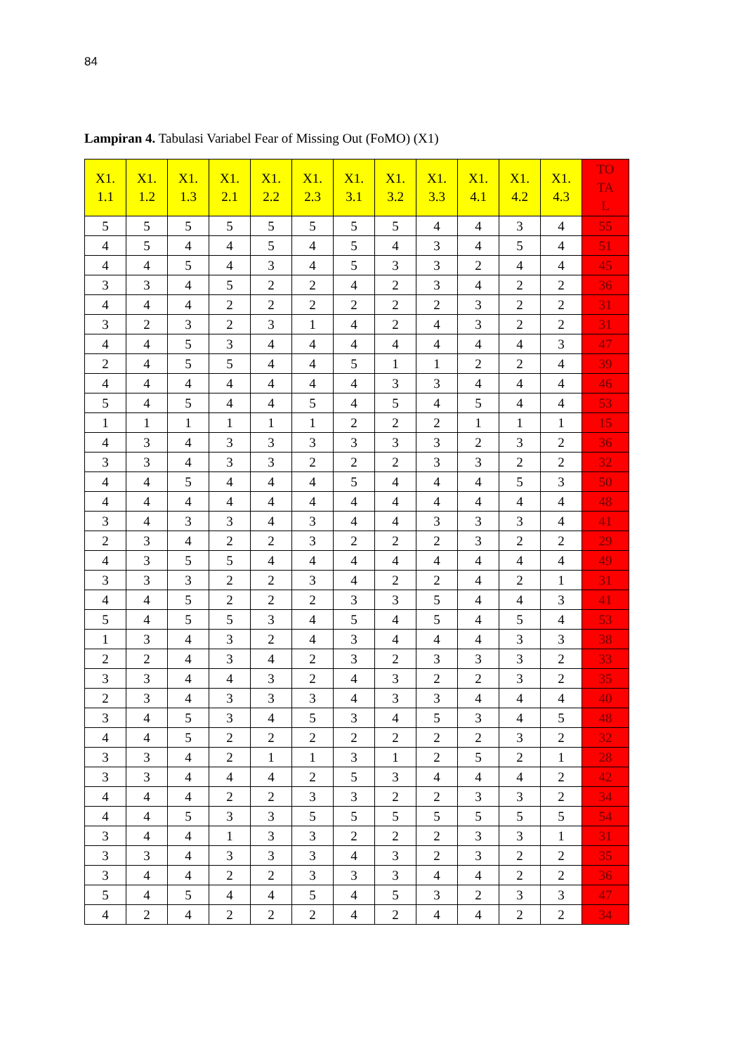84
Lampiran 4. Tabulasi Variabel Fear of Missing Out (FoMO) (X1)
| X1. 1.1 | X1. 1.2 | X1. 1.3 | X1. 2.1 | X1. 2.2 | X1. 2.3 | X1. 3.1 | X1. 3.2 | X1. 3.3 | X1. 4.1 | X1. 4.2 | X1. 4.3 | TO TA L |
| --- | --- | --- | --- | --- | --- | --- | --- | --- | --- | --- | --- | --- |
| 5 | 5 | 5 | 5 | 5 | 5 | 5 | 5 | 4 | 4 | 3 | 4 | 55 |
| 4 | 5 | 4 | 4 | 5 | 4 | 5 | 4 | 3 | 4 | 5 | 4 | 51 |
| 4 | 4 | 5 | 4 | 3 | 4 | 5 | 3 | 3 | 2 | 4 | 4 | 45 |
| 3 | 3 | 4 | 5 | 2 | 2 | 4 | 2 | 3 | 4 | 2 | 2 | 36 |
| 4 | 4 | 4 | 2 | 2 | 2 | 2 | 2 | 2 | 3 | 2 | 2 | 31 |
| 3 | 2 | 3 | 2 | 3 | 1 | 4 | 2 | 4 | 3 | 2 | 2 | 31 |
| 4 | 4 | 5 | 3 | 4 | 4 | 4 | 4 | 4 | 4 | 4 | 3 | 47 |
| 2 | 4 | 5 | 5 | 4 | 4 | 5 | 1 | 1 | 2 | 2 | 4 | 39 |
| 4 | 4 | 4 | 4 | 4 | 4 | 4 | 3 | 3 | 4 | 4 | 4 | 46 |
| 5 | 4 | 5 | 4 | 4 | 5 | 4 | 5 | 4 | 5 | 4 | 4 | 53 |
| 1 | 1 | 1 | 1 | 1 | 1 | 2 | 2 | 2 | 1 | 1 | 1 | 15 |
| 4 | 3 | 4 | 3 | 3 | 3 | 3 | 3 | 3 | 2 | 3 | 2 | 36 |
| 3 | 3 | 4 | 3 | 3 | 2 | 2 | 2 | 3 | 3 | 2 | 2 | 32 |
| 4 | 4 | 5 | 4 | 4 | 4 | 5 | 4 | 4 | 4 | 5 | 3 | 50 |
| 4 | 4 | 4 | 4 | 4 | 4 | 4 | 4 | 4 | 4 | 4 | 4 | 48 |
| 3 | 4 | 3 | 3 | 4 | 3 | 4 | 4 | 3 | 3 | 3 | 4 | 41 |
| 2 | 3 | 4 | 2 | 2 | 3 | 2 | 2 | 2 | 3 | 2 | 2 | 29 |
| 4 | 3 | 5 | 5 | 4 | 4 | 4 | 4 | 4 | 4 | 4 | 4 | 49 |
| 3 | 3 | 3 | 2 | 2 | 3 | 4 | 2 | 2 | 4 | 2 | 1 | 31 |
| 4 | 4 | 5 | 2 | 2 | 2 | 3 | 3 | 5 | 4 | 4 | 3 | 41 |
| 5 | 4 | 5 | 5 | 3 | 4 | 5 | 4 | 5 | 4 | 5 | 4 | 53 |
| 1 | 3 | 4 | 3 | 2 | 4 | 3 | 4 | 4 | 4 | 3 | 3 | 38 |
| 2 | 2 | 4 | 3 | 4 | 2 | 3 | 2 | 3 | 3 | 3 | 2 | 33 |
| 3 | 3 | 4 | 4 | 3 | 2 | 4 | 3 | 2 | 2 | 3 | 2 | 35 |
| 2 | 3 | 4 | 3 | 3 | 3 | 4 | 3 | 3 | 4 | 4 | 4 | 40 |
| 3 | 4 | 5 | 3 | 4 | 5 | 3 | 4 | 5 | 3 | 4 | 5 | 48 |
| 4 | 4 | 5 | 2 | 2 | 2 | 2 | 2 | 2 | 2 | 3 | 2 | 32 |
| 3 | 3 | 4 | 2 | 1 | 1 | 3 | 1 | 2 | 5 | 2 | 1 | 28 |
| 3 | 3 | 4 | 4 | 4 | 2 | 5 | 3 | 4 | 4 | 4 | 2 | 42 |
| 4 | 4 | 4 | 2 | 2 | 3 | 3 | 2 | 2 | 3 | 3 | 2 | 34 |
| 4 | 4 | 5 | 3 | 3 | 5 | 5 | 5 | 5 | 5 | 5 | 5 | 54 |
| 3 | 4 | 4 | 1 | 3 | 3 | 2 | 2 | 2 | 3 | 3 | 1 | 31 |
| 3 | 3 | 4 | 3 | 3 | 3 | 4 | 3 | 2 | 3 | 2 | 2 | 35 |
| 3 | 4 | 4 | 2 | 2 | 3 | 3 | 3 | 4 | 4 | 2 | 2 | 36 |
| 5 | 4 | 5 | 4 | 4 | 5 | 4 | 5 | 3 | 2 | 3 | 3 | 47 |
| 4 | 2 | 4 | 2 | 2 | 2 | 4 | 2 | 4 | 4 | 2 | 2 | 34 |